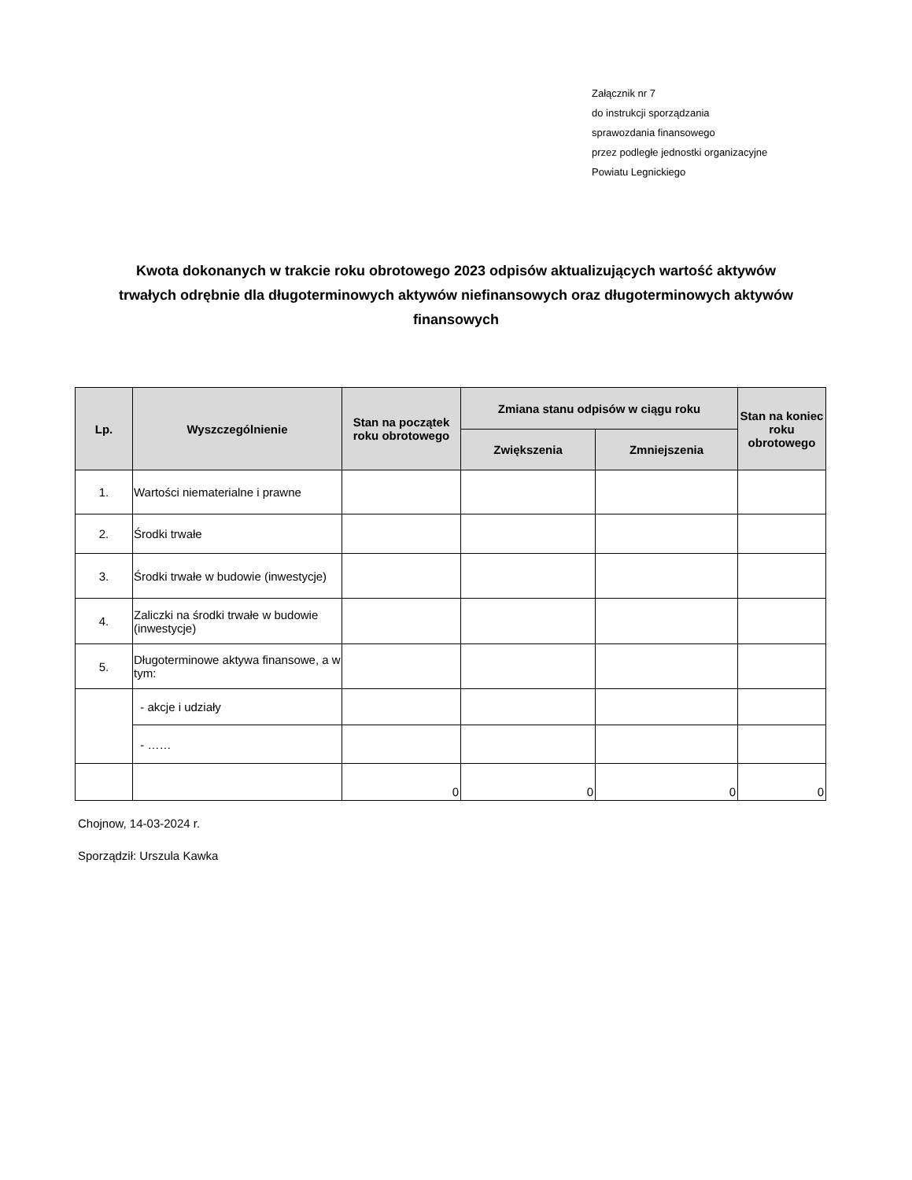Załącznik nr 7
do instrukcji sporządzania
sprawozdania finansowego
przez podległe jednostki organizacyjne
Powiatu Legnickiego
Kwota dokonanych w trakcie roku obrotowego 2023 odpisów aktualizujących wartość aktywów trwałych odrębnie dla długoterminowych aktywów niefinansowych oraz długoterminowych aktywów finansowych
| Lp. | Wyszczególnienie | Stan na początek roku obrotowego | Zmiana stanu odpisów w ciągu roku | | Stan na koniec roku obrotowego |
| --- | --- | --- | --- | --- | --- |
| | | | Zwiększenia | Zmniejszenia | |
| 1. | Wartości niematerialne i prawne | | | | |
| 2. | Środki trwałe | | | | |
| 3. | Środki trwałe w budowie (inwestycje) | | | | |
| 4. | Zaliczki na środki trwałe w budowie (inwestycje) | | | | |
| 5. | Długoterminowe aktywa finansowe, a w tym: | | | | |
| | - akcje i udziały | | | | |
| | - …… | | | | |
| | | 0 | 0 | 0 | 0 |
Chojnow, 14-03-2024 r.
Sporządził: Urszula Kawka